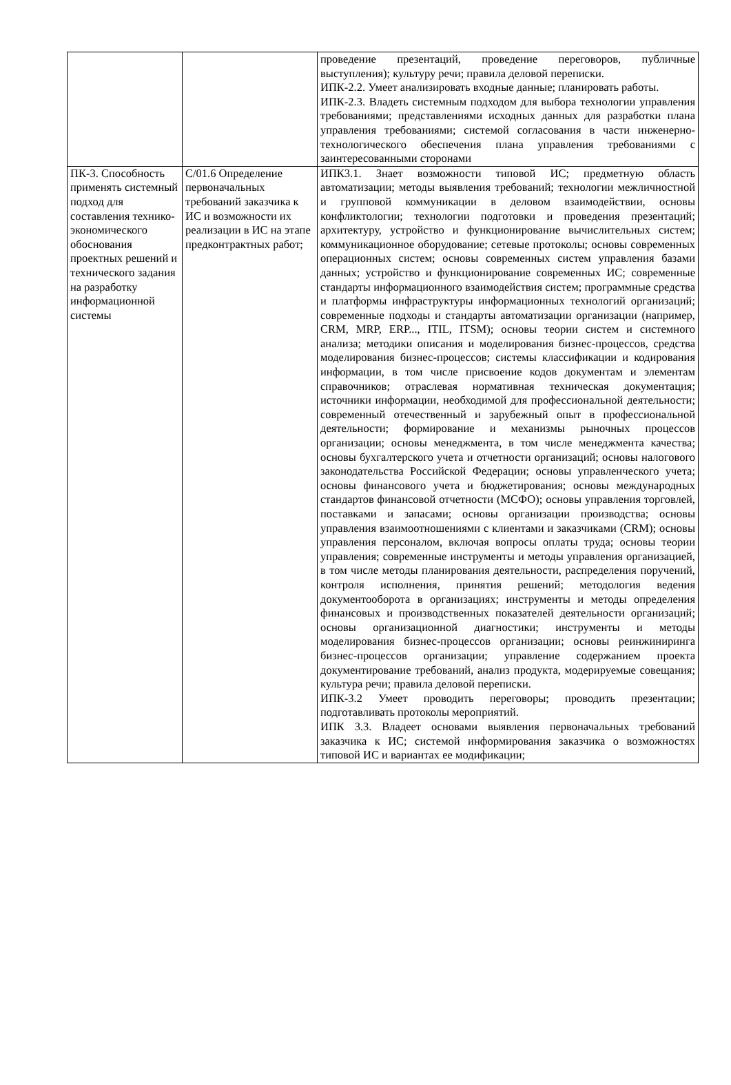| | | проведение презентаций, проведение переговоров, публичные выступления); культуру речи; правила деловой переписки. ИПК-2.2. Умеет анализировать входные данные; планировать работы. ИПК-2.3. Владеть системным подходом для выбора технологии управления требованиями; представлениями исходных данных для разработки плана управления требованиями; системой согласования в части инженерно-технологического обеспечения плана управления требованиями с заинтересованными сторонами |
| ПК-3. Способность применять системный подход для составления технико-экономического обоснования проектных решений и технического задания на разработку информационной системы | C/01.6 Определение первоначальных требований заказчика к ИС и возможности их реализации в ИС на этапе предконтрактных работ; | ИПК3.1. Знает возможности типовой ИС; предметную область автоматизации; методы выявления требований; технологии межличностной и групповой коммуникации в деловом взаимодействии, основы конфликтологии; технологии подготовки и проведения презентаций; архитектуру, устройство и функционирование вычислительных систем; коммуникационное оборудование; сетевые протоколы; основы современных операционных систем; основы современных систем управления базами данных; устройство и функционирование современных ИС; современные стандарты информационного взаимодействия систем; программные средства и платформы инфраструктуры информационных технологий организаций; современные подходы и стандарты автоматизации организации (например, CRM, MRP, ERP..., ITIL, ITSM); основы теории систем и системного анализа; методики описания и моделирования бизнес-процессов, средства моделирования бизнес-процессов; системы классификации и кодирования информации, в том числе присвоение кодов документам и элементам справочников; отраслевая нормативная техническая документация; источники информации, необходимой для профессиональной деятельности; современный отечественный и зарубежный опыт в профессиональной деятельности; формирование и механизмы рыночных процессов организации; основы менеджмента, в том числе менеджмента качества; основы бухгалтерского учета и отчетности организаций; основы налогового законодательства Российской Федерации; основы управленческого учета; основы финансового учета и бюджетирования; основы международных стандартов финансовой отчетности (МСФО); основы управления торговлей, поставками и запасами; основы организации производства; основы управления взаимоотношениями с клиентами и заказчиками (CRM); основы управления персоналом, включая вопросы оплаты труда; основы теории управления; современные инструменты и методы управления организацией, в том числе методы планирования деятельности, распределения поручений, контроля исполнения, принятия решений; методология ведения документооборота в организациях; инструменты и методы определения финансовых и производственных показателей деятельности организаций; основы организационной диагностики; инструменты и методы моделирования бизнес-процессов организации; основы реинжиниринга бизнес-процессов организации; управление содержанием проекта документирование требований, анализ продукта, модерируемые совещания; культура речи; правила деловой переписки. ИПК-3.2 Умеет проводить переговоры; проводить презентации; подготавливать протоколы мероприятий. ИПК 3.3. Владеет основами выявления первоначальных требований заказчика к ИС; системой информирования заказчика о возможностях типовой ИС и вариантах ее модификации; |